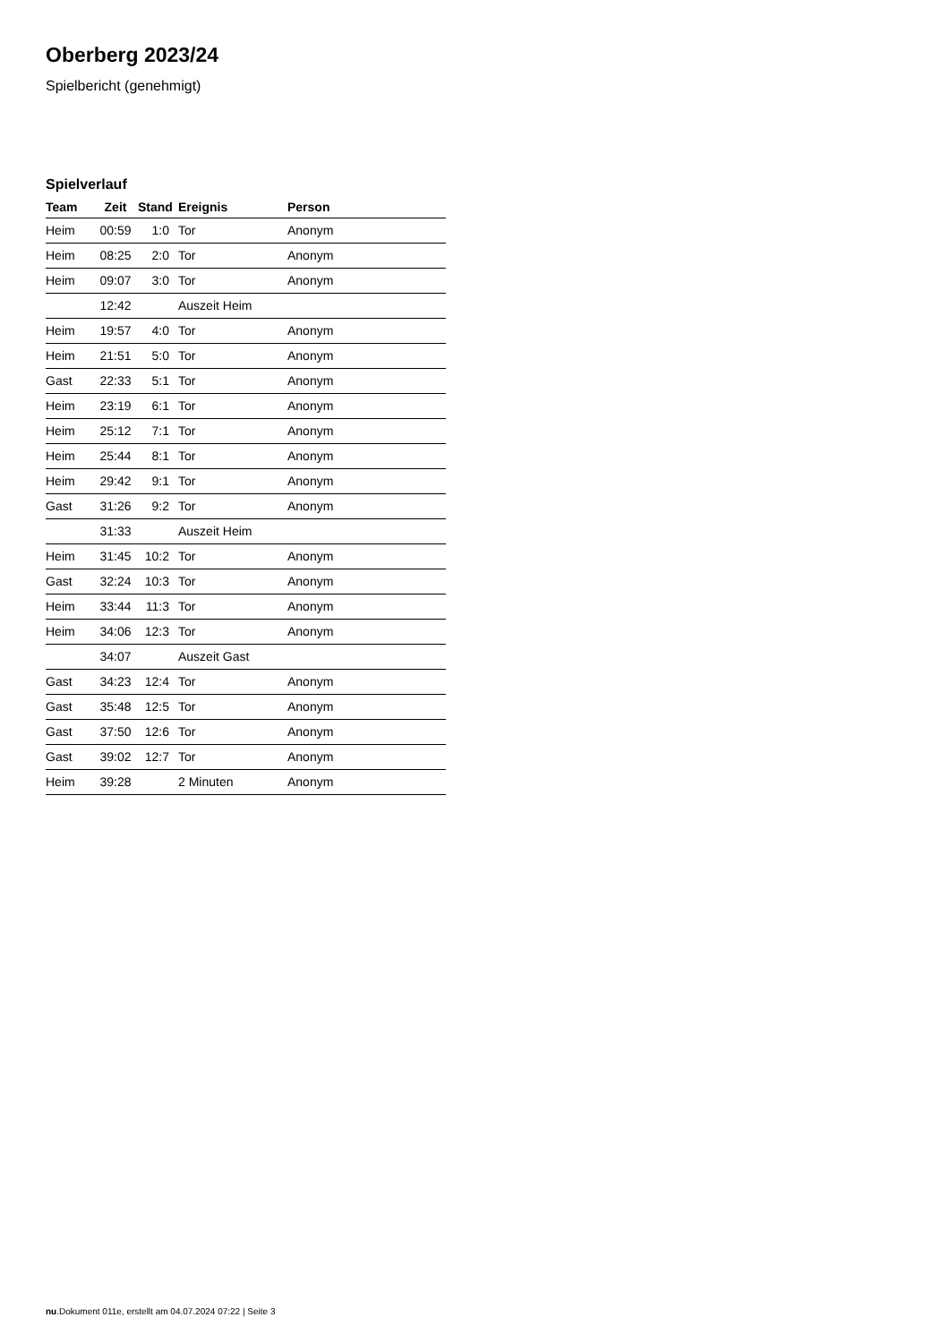Oberberg 2023/24
Spielbericht (genehmigt)
Spielverlauf
| Team | Zeit | Stand | Ereignis | Person |
| --- | --- | --- | --- | --- |
| Heim | 00:59 | 1:0 | Tor | Anonym |
| Heim | 08:25 | 2:0 | Tor | Anonym |
| Heim | 09:07 | 3:0 | Tor | Anonym |
| | 12:42 | | Auszeit Heim | |
| Heim | 19:57 | 4:0 | Tor | Anonym |
| Heim | 21:51 | 5:0 | Tor | Anonym |
| Gast | 22:33 | 5:1 | Tor | Anonym |
| Heim | 23:19 | 6:1 | Tor | Anonym |
| Heim | 25:12 | 7:1 | Tor | Anonym |
| Heim | 25:44 | 8:1 | Tor | Anonym |
| Heim | 29:42 | 9:1 | Tor | Anonym |
| Gast | 31:26 | 9:2 | Tor | Anonym |
| | 31:33 | | Auszeit Heim | |
| Heim | 31:45 | 10:2 | Tor | Anonym |
| Gast | 32:24 | 10:3 | Tor | Anonym |
| Heim | 33:44 | 11:3 | Tor | Anonym |
| Heim | 34:06 | 12:3 | Tor | Anonym |
| | 34:07 | | Auszeit Gast | |
| Gast | 34:23 | 12:4 | Tor | Anonym |
| Gast | 35:48 | 12:5 | Tor | Anonym |
| Gast | 37:50 | 12:6 | Tor | Anonym |
| Gast | 39:02 | 12:7 | Tor | Anonym |
| Heim | 39:28 | | 2 Minuten | Anonym |
nu.Dokument 011e, erstellt am 04.07.2024 07:22 | Seite 3